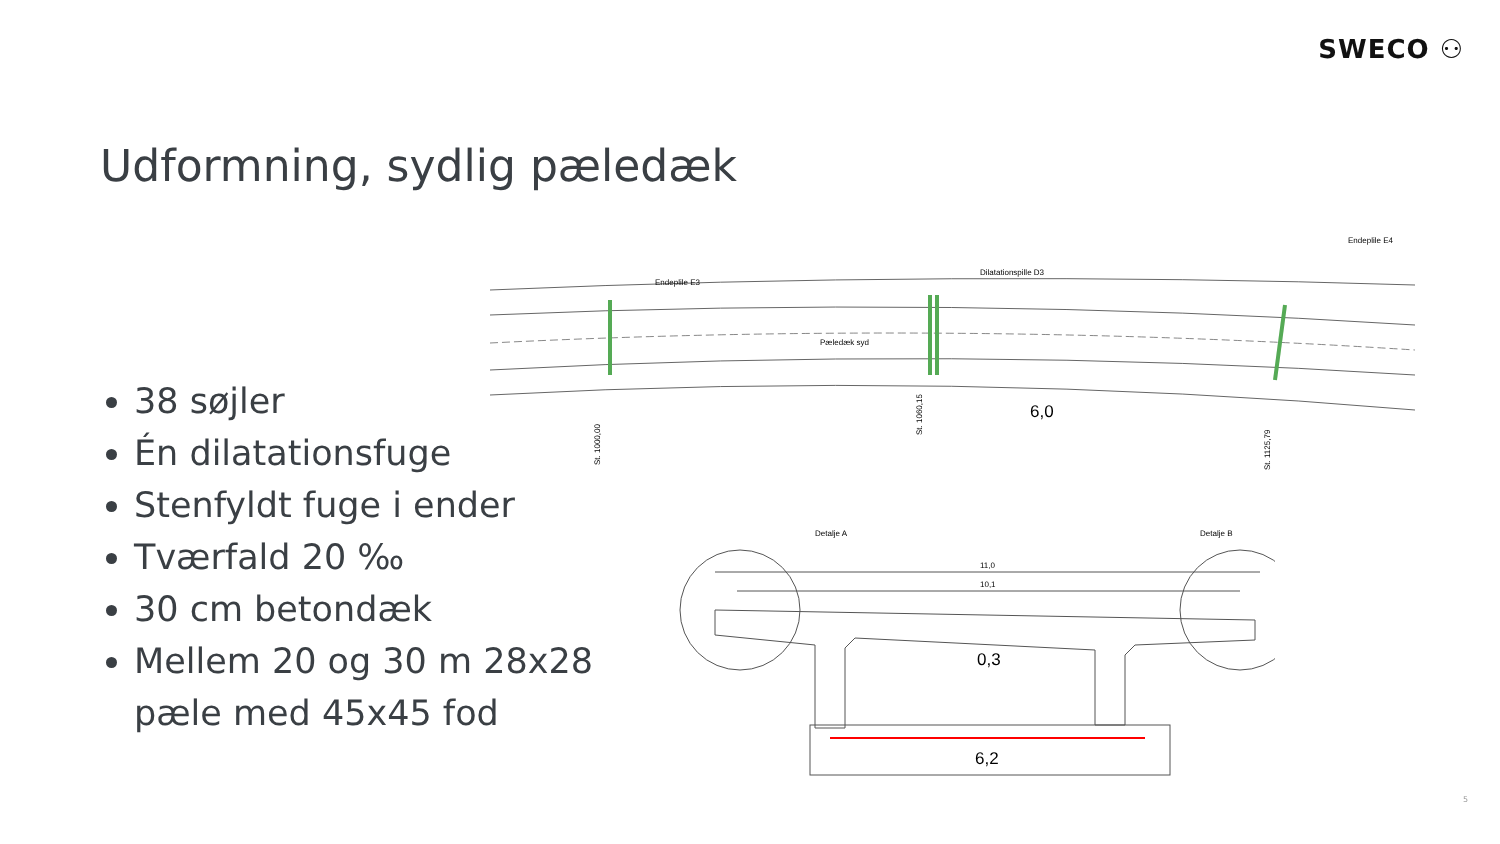SWECO ⚇
Udformning, sydlig pæledæk
38 søjler
Én dilatationsfuge
Stenfyldt fuge i ender
Tværfald 20 ‰
30 cm betondæk
Mellem 20 og 30 m 28x28 pæle med 45x45 fod
Endeplile E3
Dilatationspille D3
Endeplile E4
Pæledæk syd
6,0
St. 1000,00
St. 1060,15
St. 1125,79
Detalje A
Detalje B
11,0
10,1
0,3
6,2
5